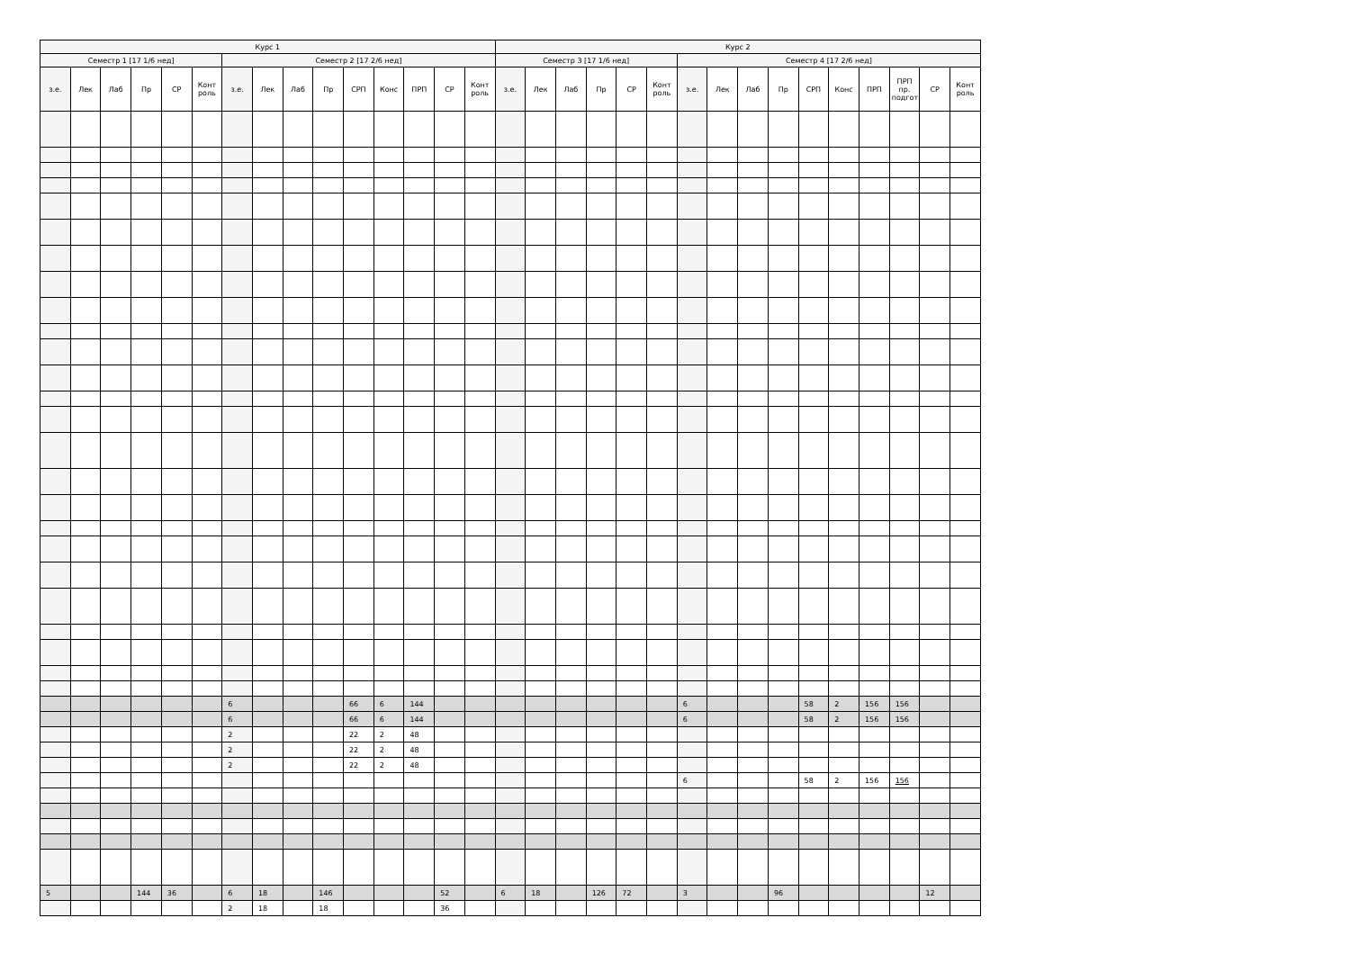| Курс 1 | | | | | | | | | | | | | | | Курс 2 | | | | | | | | | | | | | | | |
| --- | --- | --- | --- | --- | --- | --- | --- | --- | --- | --- | --- | --- | --- | --- | --- | --- | --- | --- | --- | --- | --- | --- | --- | --- | --- | --- | --- | --- | --- | --- |
| Семестр 1 [17 1/6 нед] | | | | | | Семестр 2 [17 2/6 нед] | | | | | | | | | Семестр 3 [17 1/6 нед] | | | | | | Семестр 4 [17 2/6 нед] | | | | | | | | | |
| з.е. | Лек | Лаб | Пр | СР | Конт роль | з.е. | Лек | Лаб | Пр | СРП | Конс | ПРП | СР | Конт роль | з.е. | Лек | Лаб | Пр | СР | Конт роль | з.е. | Лек | Лаб | Пр | СРП | Конс | ПРП | ПРП пр. подгот | СР | Конт роль |
| | | | | | | 6 | | | | 66 | 6 | 144 | | | | | | | | | 6 | | | | 58 | 2 | 156 | 156 | | |
| | | | | | | 6 | | | | 66 | 6 | 144 | | | | | | | | | 6 | | | | 58 | 2 | 156 | 156 | | |
| | | | | | | 2 | | | | 22 | 2 | 48 | | | | | | | | | | | | | | | | | | |
| | | | | | | 2 | | | | 22 | 2 | 48 | | | | | | | | | | | | | | | | | | |
| | | | | | | 2 | | | | 22 | 2 | 48 | | | | | | | | | | | | | | | | | | |
| | | | | | | | | | | | | | | | | | | | | | 6 | | | | 58 | 2 | 156 | 156 | | |
| 5 | | | 144 | 36 | | 6 | 18 | | 146 | | | | 52 | | 6 | 18 | | 126 | 72 | | 3 | | | 96 | | | | | 12 | |
| | | | | | | 2 | 18 | | 18 | | | | 36 | | | | | | | | | | | | | | | | | |